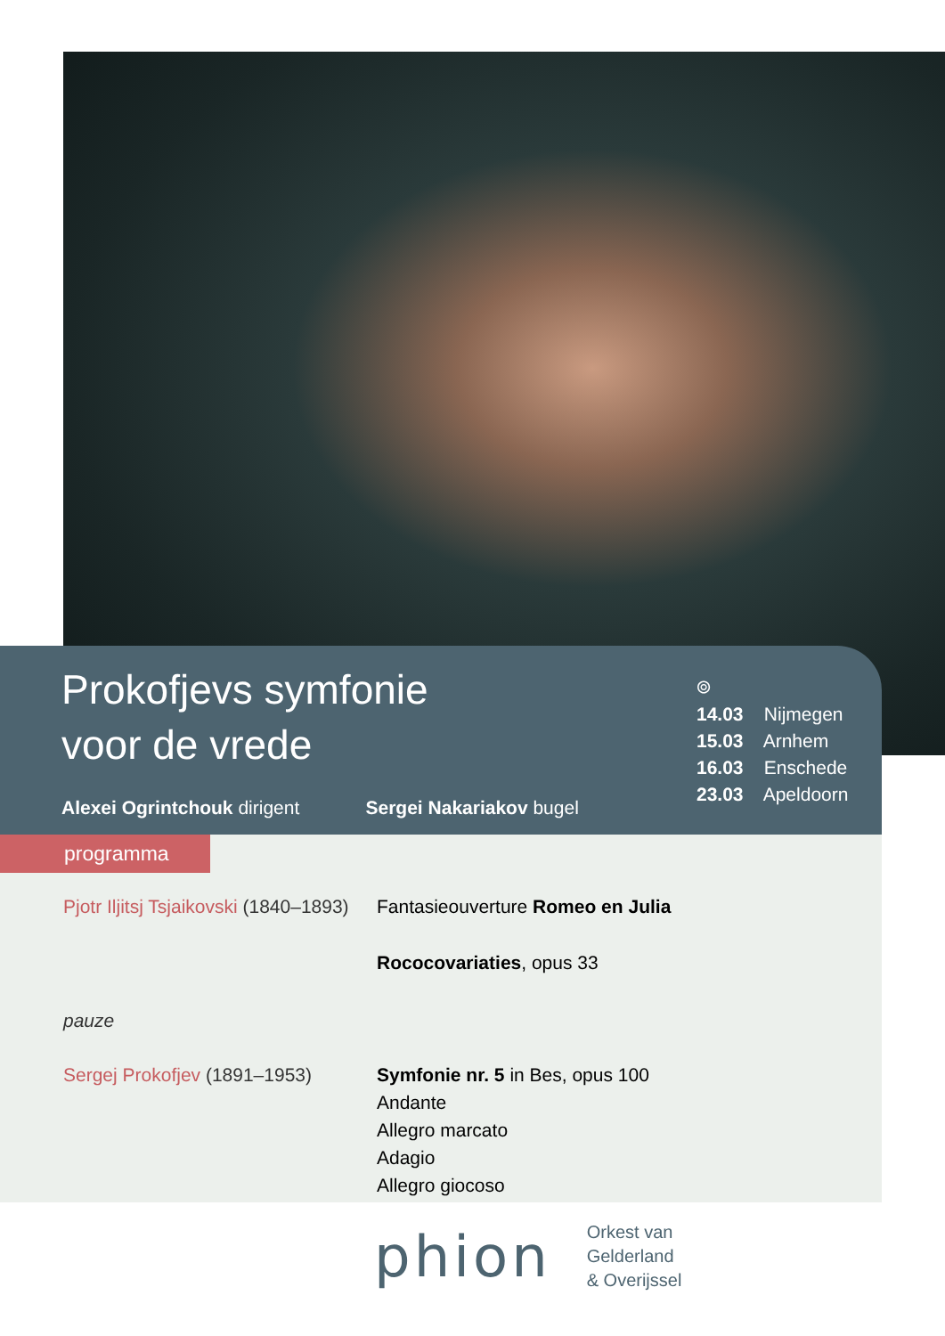Prokofjevs symfonie
voor de vrede
Alexei Ogrintchouk dirigent Sergei Nakariakov bugel
⌾
14.03 Nijmegen
15.03 Arnhem
16.03 Enschede
23.03 Apeldoorn
programma
Pjotr Iljitsj Tsjaikovski (1840–1893)
Fantasieouverture Romeo en Julia
Rococovariaties, opus 33
pauze
Sergej Prokofjev (1891–1953)
Symfonie nr. 5 in Bes, opus 100
Andante
Allegro marcato
Adagio
Allegro giocoso
phion
Orkest van
Gelderland
& Overijssel